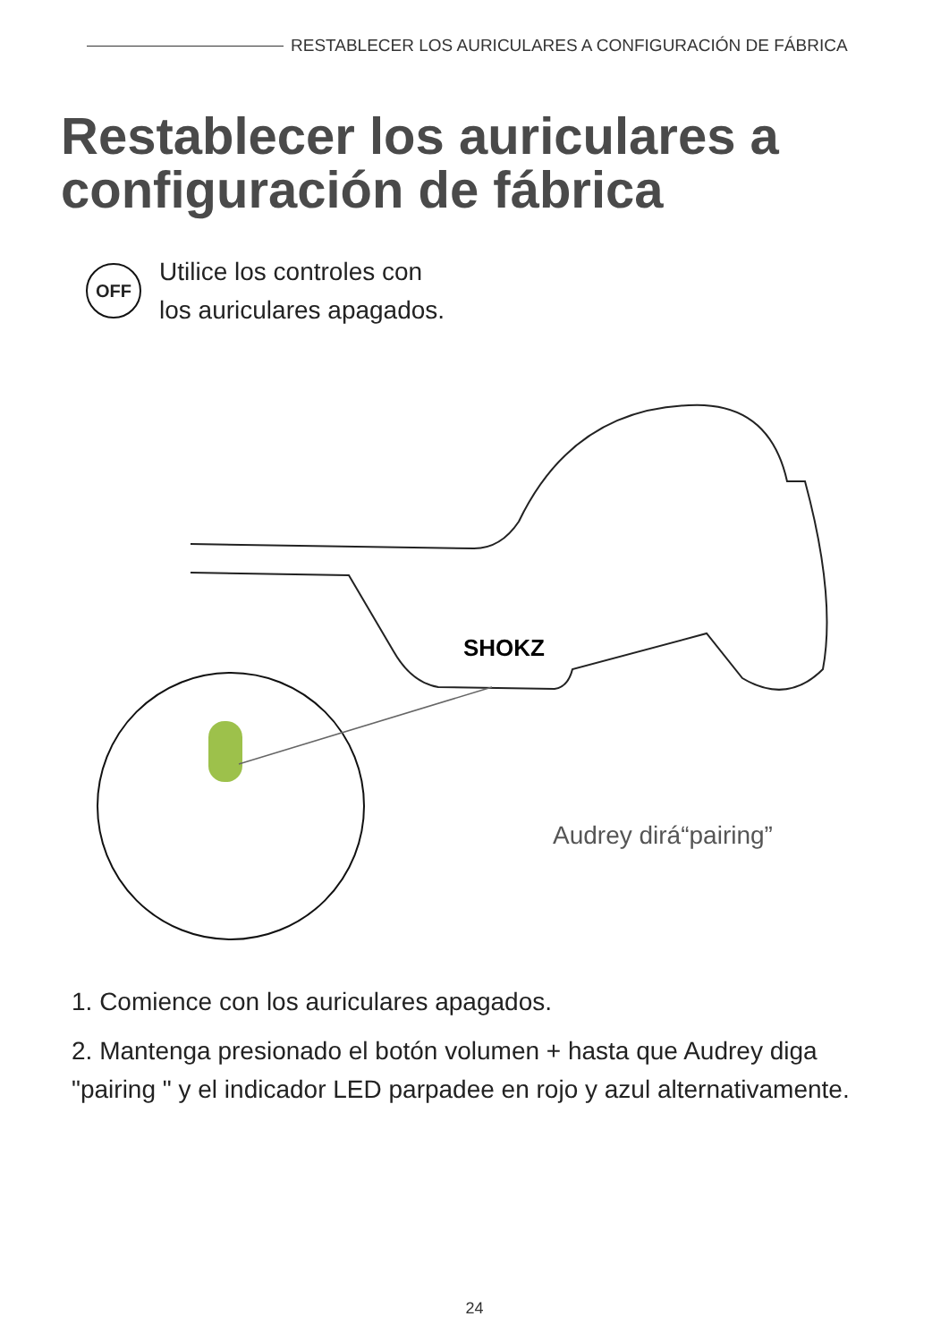RESTABLECER LOS AURICULARES A CONFIGURACIÓN DE FÁBRICA
Restablecer los auriculares a configuración de fábrica
OFF
Utilice los controles con
los auriculares apagados.
SHOKZ
Audrey dirá“pairing”
1. Comience con los auriculares apagados.
2. Mantenga presionado el botón volumen + hasta que Audrey diga "pairing " y el indicador LED parpadee en rojo y azul alternativamente.
24